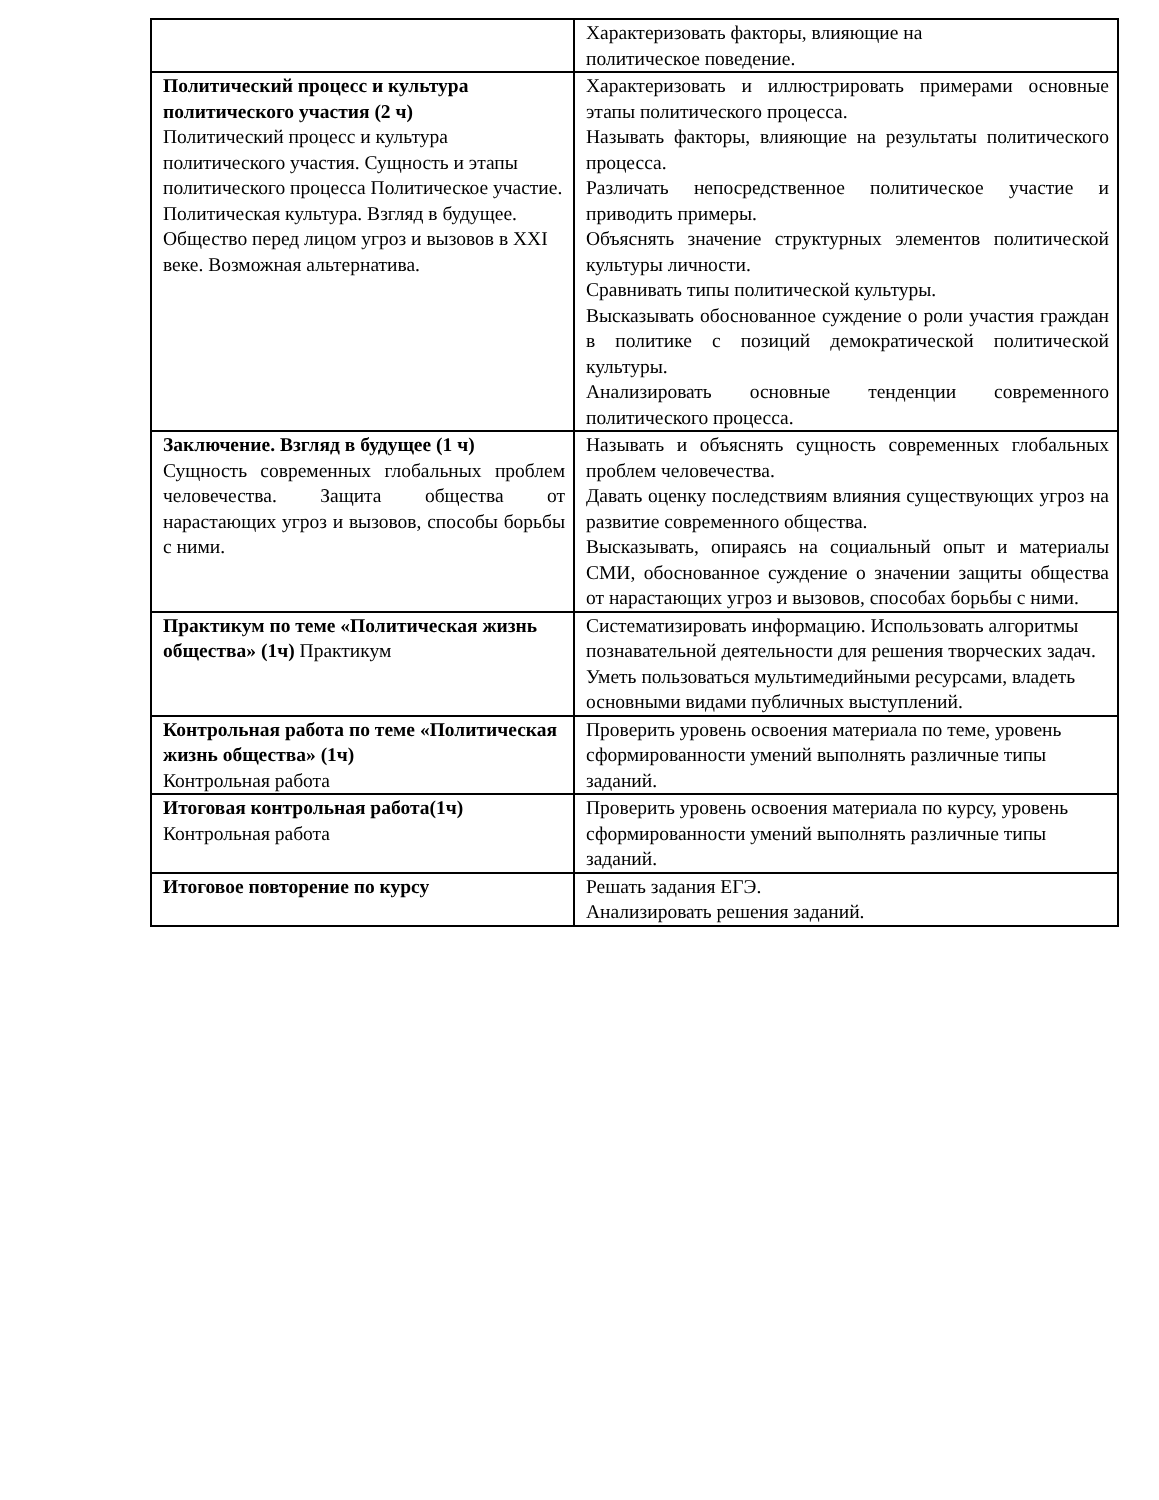| | Характеризовать факторы, влияющие на политическое поведение. |
| Политический процесс и культура политического участия (2 ч) Политический процесс и культура политического участия. Сущность и этапы политического процесса Политическое участие. Политическая культура. Взгляд в будущее. Общество перед лицом угроз и вызовов в XXI веке. Возможная альтернатива. | Характеризовать и иллюстрировать примерами основные этапы политического процесса. Называть факторы, влияющие на результаты политического процесса. Различать непосредственное политическое участие и приводить примеры. Объяснять значение структурных элементов политической культуры личности. Сравнивать типы политической культуры. Высказывать обоснованное суждение о роли участия граждан в политике с позиций демократической политической культуры. Анализировать основные тенденции современного политического процесса. |
| Заключение. Взгляд в будущее (1 ч) Сущность современных глобальных проблем человечества. Защита общества от нарастающих угроз и вызовов, способы борьбы с ними. | Называть и объяснять сущность современных глобальных проблем человечества. Давать оценку последствиям влияния существующих угроз на развитие современного общества. Высказывать, опираясь на социальный опыт и материалы СМИ, обоснованное суждение о значении защиты общества от нарастающих угроз и вызовов, способах борьбы с ними. |
| Практикум по теме «Политическая жизнь общества» (1ч) Практикум | Систематизировать информацию. Использовать алгоритмы познавательной деятельности для решения творческих задач. Уметь пользоваться мультимедийными ресурсами, владеть основными видами публичных выступлений. |
| Контрольная работа по теме «Политическая жизнь общества» (1ч) Контрольная работа | Проверить уровень освоения материала по теме, уровень сформированности умений выполнять различные типы заданий. |
| Итоговая контрольная работа(1ч) Контрольная работа | Проверить уровень освоения материала по курсу, уровень сформированности умений выполнять различные типы заданий. |
| Итоговое повторение по курсу | Решать задания ЕГЭ. Анализировать решения заданий. |